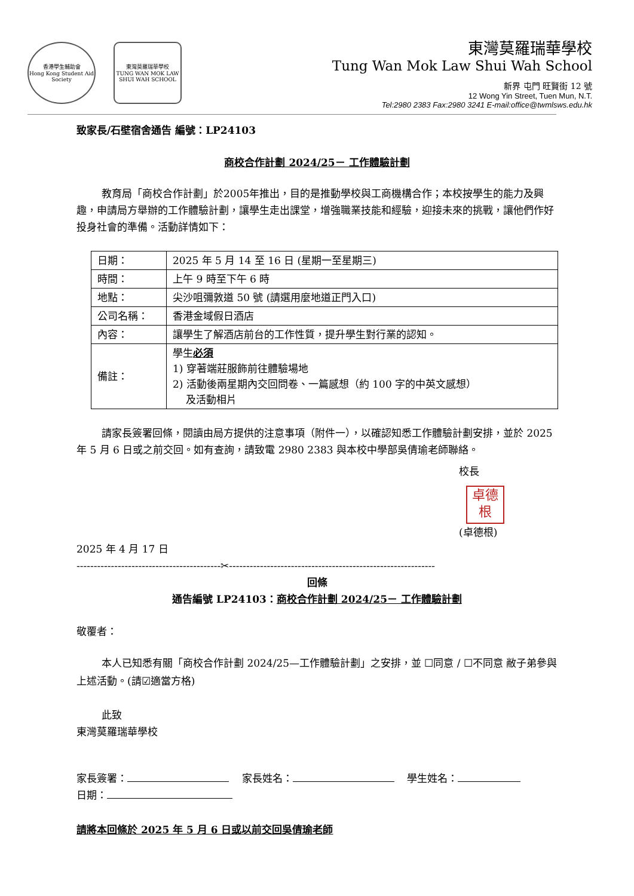香港學生輔助會
Hong Kong Student Aid Society
東灣莫羅瑞華學校
TUNG WAN MOK LAW SHUI WAH SCHOOL
東灣莫羅瑞華學校
Tung Wan Mok Law Shui Wah School
新界 屯門 旺賢街 12 號
12 Wong Yin Street, Tuen Mun, N.T.
Tel:2980 2383 Fax:2980 3241 E-mail:office@twmlsws.edu.hk
致家長/石壁宿舍通告 編號：LP24103
商校合作計劃 2024/25－ 工作體驗計劃
教育局「商校合作計劃」於2005年推出，目的是推動學校與工商機構合作；本校按學生的能力及興趣，申請局方舉辦的工作體驗計劃，讓學生走出課堂，增強職業技能和經驗，迎接未來的挑戰，讓他們作好投身社會的準備。活動詳情如下：
| 日期： | 2025 年 5 月 14 至 16 日 (星期一至星期三) |
| 時間： | 上午 9 時至下午 6 時 |
| 地點： | 尖沙咀彌敦道 50 號 (請選用麼地道正門入口) |
| 公司名稱： | 香港金域假日酒店 |
| 內容： | 讓學生了解酒店前台的工作性質，提升學生對行業的認知。 |
| 備註： | 學生 必須 1) 穿著端莊服飾前往體驗場地 2) 活動後兩星期內交回問卷、一篇感想（約 100 字的中英文感想） 及活動相片 |
請家長簽署回條，閱讀由局方提供的注意事項（附件一），以確認知悉工作體驗計劃安排，並於 2025 年 5 月 6 日或之前交回。如有查詢，請致電 2980 2383 與本校中學部吳倩瑜老師聯絡。
校長
卓德
根
(卓德根)
2025 年 4 月 17 日
------------------------------------------✂------------------------------------------------------------
回條
通告編號 LP24103：商校合作計劃 2024/25－ 工作體驗計劃
敬覆者：
本人已知悉有關「商校合作計劃 2024/25—工作體驗計劃」之安排，並 ☐同意 / ☐不同意 敝子弟參與上述活動。(請☑適當方格)
此致
東灣莫羅瑞華學校
家長簽署： 家長姓名： 學生姓名：
日期：
請將本回條於 2025 年 5 月 6 日或以前交回吳倩瑜老師